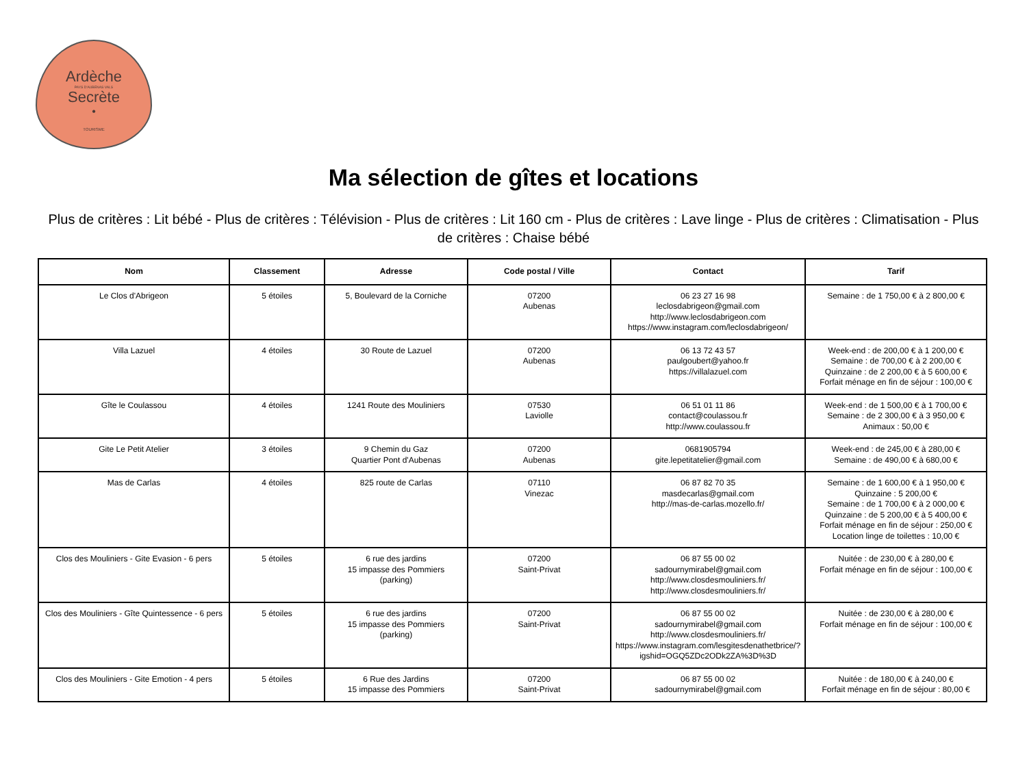Ardèche
PAYS D'AUBENAS VALS
Secrète
•
TOURISME
Ma sélection de gîtes et locations
Plus de critères : Lit bébé - Plus de critères : Télévision - Plus de critères : Lit 160 cm - Plus de critères : Lave linge - Plus de critères : Climatisation - Plus de critères : Chaise bébé
| Nom | Classement | Adresse | Code postal / Ville | Contact | Tarif |
| --- | --- | --- | --- | --- | --- |
| Le Clos d'Abrigeon | 5 étoiles | 5, Boulevard de la Corniche | 07200 Aubenas | 06 23 27 16 98 leclosdabrigeon@gmail.com http://www.leclosdabrigeon.com https://www.instagram.com/leclosdabrigeon/ | Semaine : de 1 750,00 € à 2 800,00 € |
| Villa Lazuel | 4 étoiles | 30 Route de Lazuel | 07200 Aubenas | 06 13 72 43 57 paulgoubert@yahoo.fr https://villalazuel.com | Week-end : de 200,00 € à 1 200,00 € Semaine : de 700,00 € à 2 200,00 € Quinzaine : de 2 200,00 € à 5 600,00 € Forfait ménage en fin de séjour : 100,00 € |
| Gîte le Coulassou | 4 étoiles | 1241 Route des Mouliniers | 07530 Laviolle | 06 51 01 11 86 contact@coulassou.fr http://www.coulassou.fr | Week-end : de 1 500,00 € à 1 700,00 € Semaine : de 2 300,00 € à 3 950,00 € Animaux : 50,00 € |
| Gite Le Petit Atelier | 3 étoiles | 9 Chemin du Gaz Quartier Pont d'Aubenas | 07200 Aubenas | 0681905794 gite.lepetitatelier@gmail.com | Week-end : de 245,00 € à 280,00 € Semaine : de 490,00 € à 680,00 € |
| Mas de Carlas | 4 étoiles | 825 route de Carlas | 07110 Vinezac | 06 87 82 70 35 masdecarlas@gmail.com http://mas-de-carlas.mozello.fr/ | Semaine : de 1 600,00 € à 1 950,00 € Quinzaine : 5 200,00 € Semaine : de 1 700,00 € à 2 000,00 € Quinzaine : de 5 200,00 € à 5 400,00 € Forfait ménage en fin de séjour : 250,00 € Location linge de toilettes : 10,00 € |
| Clos des Mouliniers - Gite Evasion - 6 pers | 5 étoiles | 6 rue des jardins 15 impasse des Pommiers (parking) | 07200 Saint-Privat | 06 87 55 00 02 sadournymirabel@gmail.com http://www.closdesmouliniers.fr/ http://www.closdesmouliniers.fr/ | Nuitée : de 230,00 € à 280,00 € Forfait ménage en fin de séjour : 100,00 € |
| Clos des Mouliniers - Gîte Quintessence - 6 pers | 5 étoiles | 6 rue des jardins 15 impasse des Pommiers (parking) | 07200 Saint-Privat | 06 87 55 00 02 sadournymirabel@gmail.com http://www.closdesmouliniers.fr/ https://www.instagram.com/lesgitesdenathetbrice/?igshid=OGQ5ZDc2ODk2ZA%3D%3D | Nuitée : de 230,00 € à 280,00 € Forfait ménage en fin de séjour : 100,00 € |
| Clos des Mouliniers - Gite Emotion - 4 pers | 5 étoiles | 6 Rue des Jardins 15 impasse des Pommiers | 07200 Saint-Privat | 06 87 55 00 02 sadournymirabel@gmail.com | Nuitée : de 180,00 € à 240,00 € Forfait ménage en fin de séjour : 80,00 € |